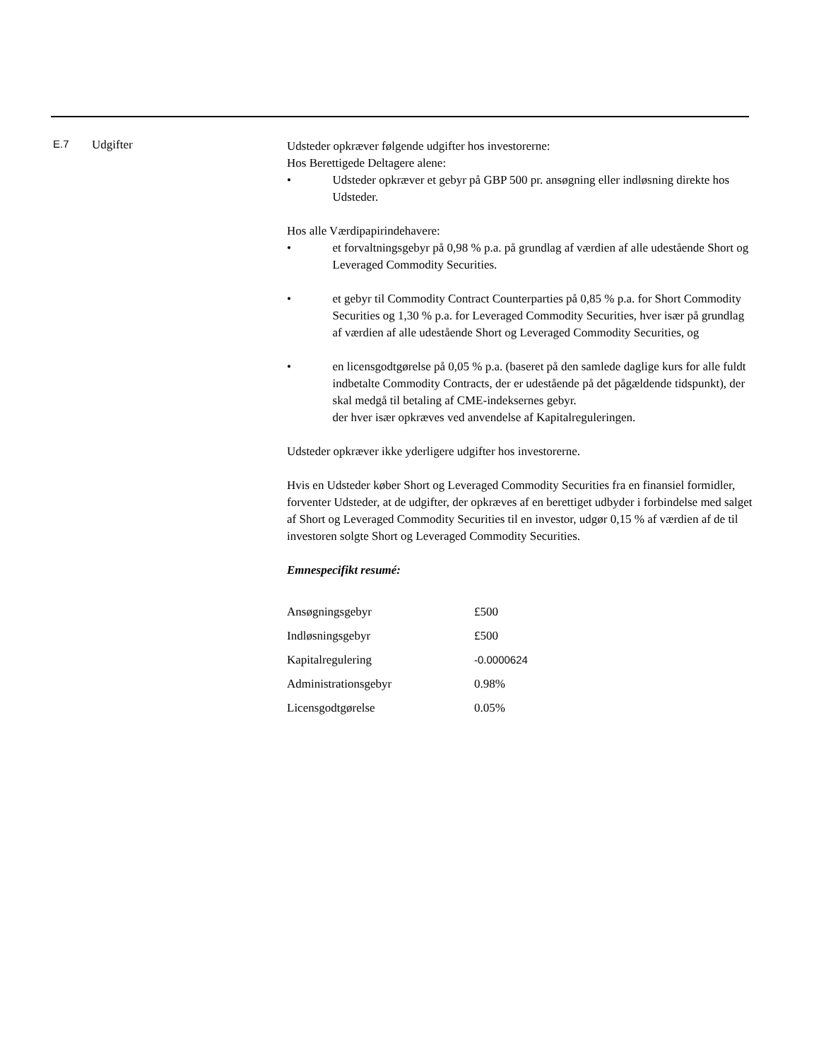E.7 Udgifter
Udsteder opkræver følgende udgifter hos investorerne:
Hos Berettigede Deltagere alene:
• Udsteder opkræver et gebyr på GBP 500 pr. ansøgning eller indløsning direkte hos Udsteder.
Hos alle Værdipapirindehavere:
• et forvaltningsgebyr på 0,98 % p.a. på grundlag af værdien af alle udestående Short og Leveraged Commodity Securities.
• et gebyr til Commodity Contract Counterparties på 0,85 % p.a. for Short Commodity Securities og 1,30 % p.a. for Leveraged Commodity Securities, hver især på grundlag af værdien af alle udestående Short og Leveraged Commodity Securities, og
• en licensgodtgørelse på 0,05 % p.a. (baseret på den samlede daglige kurs for alle fuldt indbetalte Commodity Contracts, der er udestående på det pågældende tidspunkt), der skal medgå til betaling af CME-indeksernes gebyr.
der hver især opkræves ved anvendelse af Kapitalreguleringen.
Udsteder opkræver ikke yderligere udgifter hos investorerne.
Hvis en Udsteder køber Short og Leveraged Commodity Securities fra en finansiel formidler, forventer Udsteder, at de udgifter, der opkræves af en berettiget udbyder i forbindelse med salget af Short og Leveraged Commodity Securities til en investor, udgør 0,15 % af værdien af de til investoren solgte Short og Leveraged Commodity Securities.
Emnespecifikt resumé:
| Ansøgningsgebyr | £500 |
| Indløsningsgebyr | £500 |
| Kapitalregulering | -0.0000624 |
| Administrationsgebyr | 0.98% |
| Licensgodtgørelse | 0.05% |